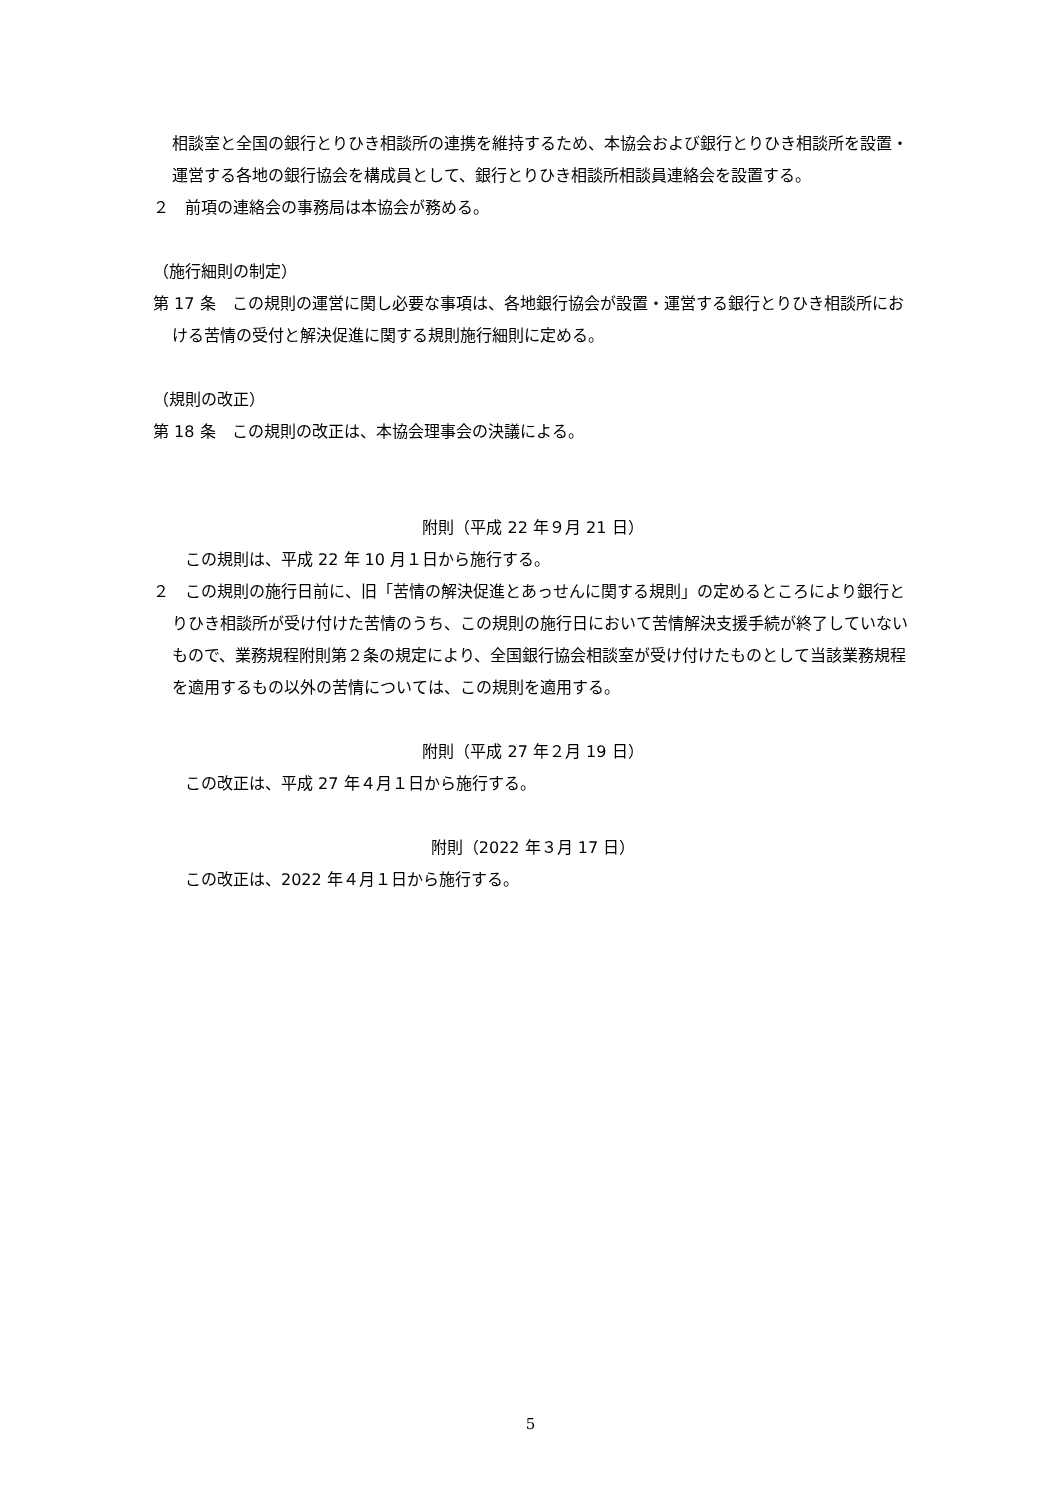相談室と全国の銀行とりひき相談所の連携を維持するため、本協会および銀行とりひき相談所を設置・運営する各地の銀行協会を構成員として、銀行とりひき相談所相談員連絡会を設置する。
２　前項の連絡会の事務局は本協会が務める。
（施行細則の制定）
第 17 条　この規則の運営に関し必要な事項は、各地銀行協会が設置・運営する銀行とりひき相談所における苦情の受付と解決促進に関する規則施行細則に定める。
（規則の改正）
第 18 条　この規則の改正は、本協会理事会の決議による。
附則（平成 22 年９月 21 日）
　　この規則は、平成 22 年 10 月１日から施行する。
２　この規則の施行日前に、旧「苦情の解決促進とあっせんに関する規則」の定めるところにより銀行とりひき相談所が受け付けた苦情のうち、この規則の施行日において苦情解決支援手続が終了していないもので、業務規程附則第２条の規定により、全国銀行協会相談室が受け付けたものとして当該業務規程を適用するもの以外の苦情については、この規則を適用する。
附則（平成 27 年２月 19 日）
　　この改正は、平成 27 年４月１日から施行する。
附則（2022 年３月 17 日）
　　この改正は、2022 年４月１日から施行する。
5